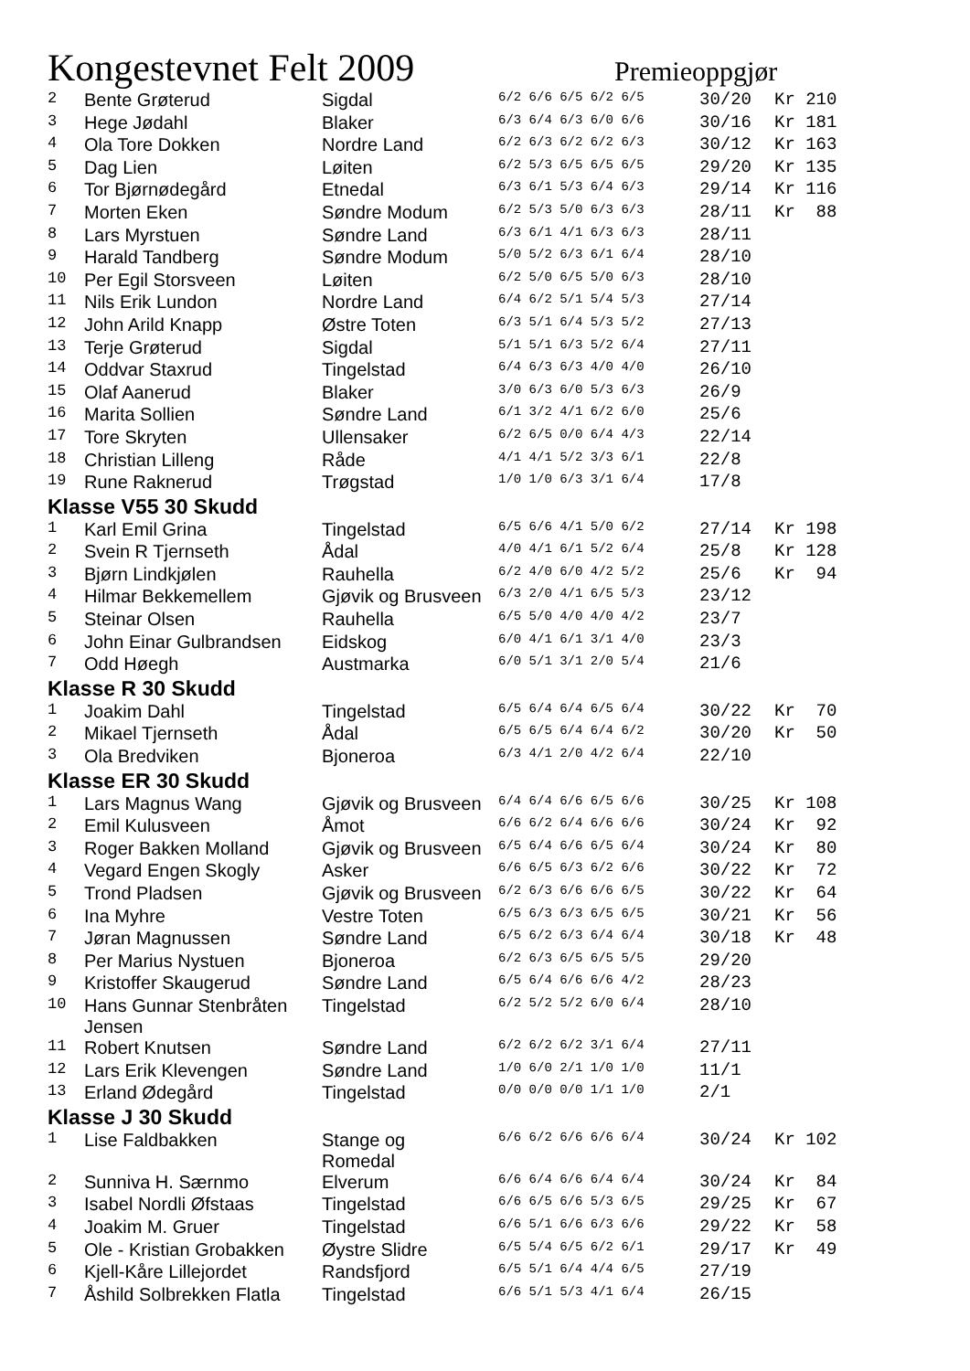Kongestevnet Felt 2009
Premieoppgjør
| 2 | Bente Grøterud | Sigdal | 6/2 6/6 6/5 6/2 6/5 | 30/20 | Kr 210 |
| 3 | Hege Jødahl | Blaker | 6/3 6/4 6/3 6/0 6/6 | 30/16 | Kr 181 |
| 4 | Ola Tore Dokken | Nordre Land | 6/2 6/3 6/2 6/2 6/3 | 30/12 | Kr 163 |
| 5 | Dag Lien | Løiten | 6/2 5/3 6/5 6/5 6/5 | 29/20 | Kr 135 |
| 6 | Tor Bjørnødegård | Etnedal | 6/3 6/1 5/3 6/4 6/3 | 29/14 | Kr 116 |
| 7 | Morten Eken | Søndre Modum | 6/2 5/3 5/0 6/3 6/3 | 28/11 | Kr 88 |
| 8 | Lars Myrstuen | Søndre Land | 6/3 6/1 4/1 6/3 6/3 | 28/11 | |
| 9 | Harald Tandberg | Søndre Modum | 5/0 5/2 6/3 6/1 6/4 | 28/10 | |
| 10 | Per Egil Storsveen | Løiten | 6/2 5/0 6/5 5/0 6/3 | 28/10 | |
| 11 | Nils Erik Lundon | Nordre Land | 6/4 6/2 5/1 5/4 5/3 | 27/14 | |
| 12 | John Arild Knapp | Østre Toten | 6/3 5/1 6/4 5/3 5/2 | 27/13 | |
| 13 | Terje Grøterud | Sigdal | 5/1 5/1 6/3 5/2 6/4 | 27/11 | |
| 14 | Oddvar Staxrud | Tingelstad | 6/4 6/3 6/3 4/0 4/0 | 26/10 | |
| 15 | Olaf Aanerud | Blaker | 3/0 6/3 6/0 5/3 6/3 | 26/9 | |
| 16 | Marita Sollien | Søndre Land | 6/1 3/2 4/1 6/2 6/0 | 25/6 | |
| 17 | Tore Skryten | Ullensaker | 6/2 6/5 0/0 6/4 4/3 | 22/14 | |
| 18 | Christian Lilleng | Råde | 4/1 4/1 5/2 3/3 6/1 | 22/8 | |
| 19 | Rune Raknerud | Trøgstad | 1/0 1/0 6/3 3/1 6/4 | 17/8 | |
| Klasse V55 30 Skudd | | | | | |
| 1 | Karl Emil Grina | Tingelstad | 6/5 6/6 4/1 5/0 6/2 | 27/14 | Kr 198 |
| 2 | Svein R Tjernseth | Ådal | 4/0 4/1 6/1 5/2 6/4 | 25/8 | Kr 128 |
| 3 | Bjørn Lindkjølen | Rauhella | 6/2 4/0 6/0 4/2 5/2 | 25/6 | Kr 94 |
| 4 | Hilmar Bekkemellem | Gjøvik og Brusveen | 6/3 2/0 4/1 6/5 5/3 | 23/12 | |
| 5 | Steinar Olsen | Rauhella | 6/5 5/0 4/0 4/0 4/2 | 23/7 | |
| 6 | John Einar Gulbrandsen | Eidskog | 6/0 4/1 6/1 3/1 4/0 | 23/3 | |
| 7 | Odd Høegh | Austmarka | 6/0 5/1 3/1 2/0 5/4 | 21/6 | |
| Klasse R 30 Skudd | | | | | |
| 1 | Joakim Dahl | Tingelstad | 6/5 6/4 6/4 6/5 6/4 | 30/22 | Kr 70 |
| 2 | Mikael Tjernseth | Ådal | 6/5 6/5 6/4 6/4 6/2 | 30/20 | Kr 50 |
| 3 | Ola Bredviken | Bjoneroa | 6/3 4/1 2/0 4/2 6/4 | 22/10 | |
| Klasse ER 30 Skudd | | | | | |
| 1 | Lars Magnus Wang | Gjøvik og Brusveen | 6/4 6/4 6/6 6/5 6/6 | 30/25 | Kr 108 |
| 2 | Emil Kulusveen | Åmot | 6/6 6/2 6/4 6/6 6/6 | 30/24 | Kr 92 |
| 3 | Roger Bakken Molland | Gjøvik og Brusveen | 6/5 6/4 6/6 6/5 6/4 | 30/24 | Kr 80 |
| 4 | Vegard Engen Skogly | Asker | 6/6 6/5 6/3 6/2 6/6 | 30/22 | Kr 72 |
| 5 | Trond Pladsen | Gjøvik og Brusveen | 6/2 6/3 6/6 6/6 6/5 | 30/22 | Kr 64 |
| 6 | Ina Myhre | Vestre Toten | 6/5 6/3 6/3 6/5 6/5 | 30/21 | Kr 56 |
| 7 | Jøran Magnussen | Søndre Land | 6/5 6/2 6/3 6/4 6/4 | 30/18 | Kr 48 |
| 8 | Per Marius Nystuen | Bjoneroa | 6/2 6/3 6/5 6/5 5/5 | 29/20 | |
| 9 | Kristoffer Skaugerud | Søndre Land | 6/5 6/4 6/6 6/6 4/2 | 28/23 | |
| 10 | Hans Gunnar Stenbråten Jensen | Tingelstad | 6/2 5/2 5/2 6/0 6/4 | 28/10 | |
| 11 | Robert Knutsen | Søndre Land | 6/2 6/2 6/2 3/1 6/4 | 27/11 | |
| 12 | Lars Erik Klevengen | Søndre Land | 1/0 6/0 2/1 1/0 1/0 | 11/1 | |
| 13 | Erland Ødegård | Tingelstad | 0/0 0/0 0/0 1/1 1/0 | 2/1 | |
| Klasse J 30 Skudd | | | | | |
| 1 | Lise Faldbakken | Stange og Romedal | 6/6 6/2 6/6 6/6 6/4 | 30/24 | Kr 102 |
| 2 | Sunniva H. Særnmo | Elverum | 6/6 6/4 6/6 6/4 6/4 | 30/24 | Kr 84 |
| 3 | Isabel Nordli Øfstaas | Tingelstad | 6/6 6/5 6/6 5/3 6/5 | 29/25 | Kr 67 |
| 4 | Joakim M. Gruer | Tingelstad | 6/6 5/1 6/6 6/3 6/6 | 29/22 | Kr 58 |
| 5 | Ole - Kristian Grobakken | Øystre Slidre | 6/5 5/4 6/5 6/2 6/1 | 29/17 | Kr 49 |
| 6 | Kjell-Kåre Lillejordet | Randsfjord | 6/5 5/1 6/4 4/4 6/5 | 27/19 | |
| 7 | Åshild Solbrekken Flatla | Tingelstad | 6/6 5/1 5/3 4/1 6/4 | 26/15 | |